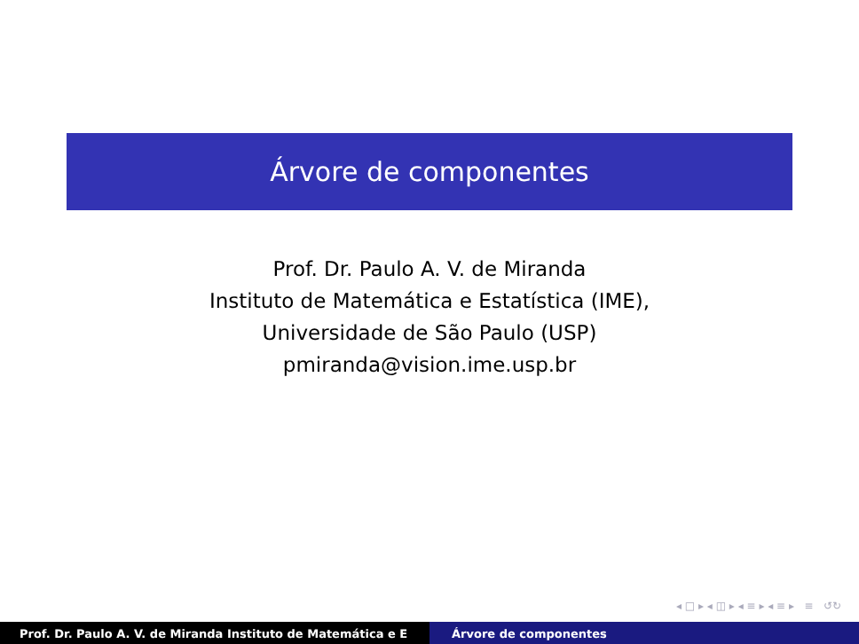Árvore de componentes
Prof. Dr. Paulo A. V. de Miranda
Instituto de Matemática e Estatística (IME),
Universidade de São Paulo (USP)
pmiranda@vision.ime.usp.br
◂ □ ▸ ◂ ◫ ▸ ◂ ≡ ▸ ◂ ≡ ▸ ≡ ↺↻
Prof. Dr. Paulo A. V. de Miranda Instituto de Matemática e E Árvore de componentes